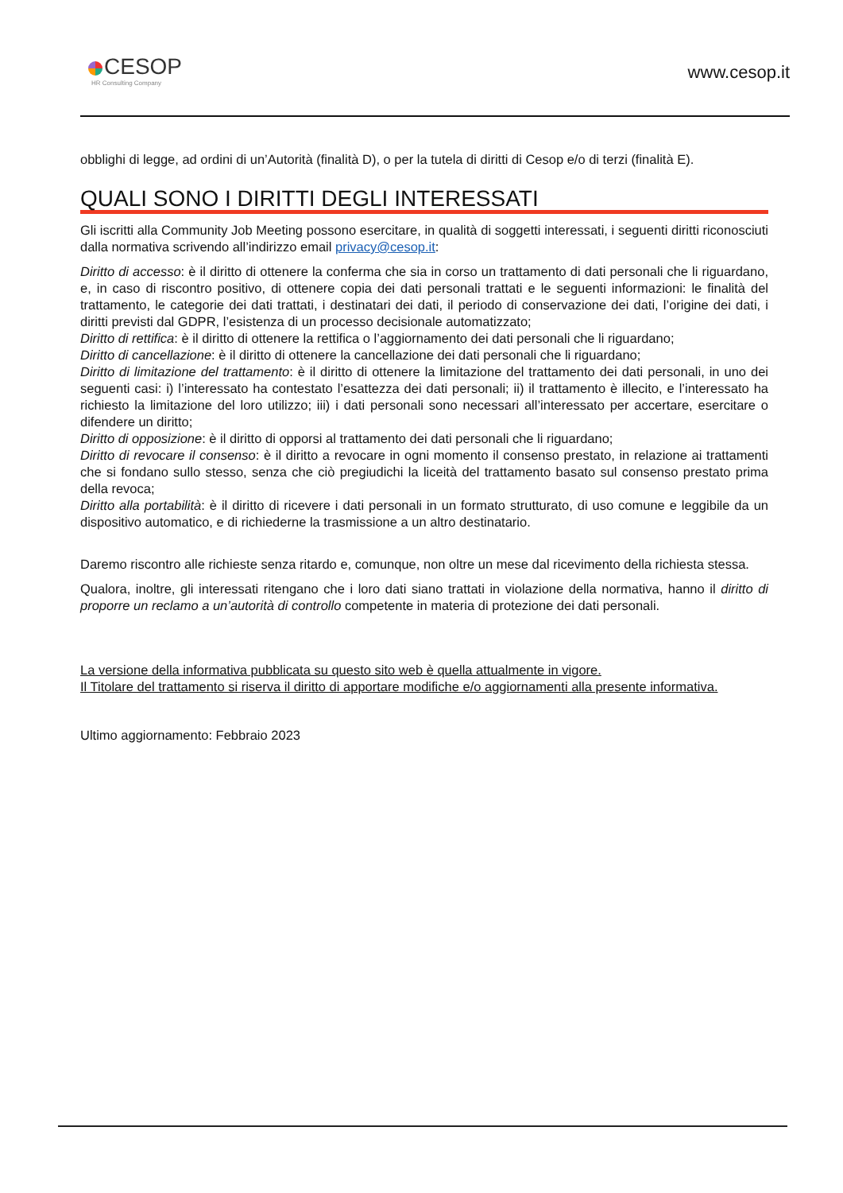CESOP
HR Consulting Company
www.cesop.it
obblighi di legge, ad ordini di un’Autorità (finalità D), o per la tutela di diritti di Cesop e/o di terzi (finalità E).
QUALI SONO I DIRITTI DEGLI INTERESSATI
Gli iscritti alla Community Job Meeting possono esercitare, in qualità di soggetti interessati, i seguenti diritti riconosciuti dalla normativa scrivendo all’indirizzo email privacy@cesop.it:
Diritto di accesso: è il diritto di ottenere la conferma che sia in corso un trattamento di dati personali che li riguardano, e, in caso di riscontro positivo, di ottenere copia dei dati personali trattati e le seguenti informazioni: le finalità del trattamento, le categorie dei dati trattati, i destinatari dei dati, il periodo di conservazione dei dati, l’origine dei dati, i diritti previsti dal GDPR, l’esistenza di un processo decisionale automatizzato;
Diritto di rettifica: è il diritto di ottenere la rettifica o l’aggiornamento dei dati personali che li riguardano;
Diritto di cancellazione: è il diritto di ottenere la cancellazione dei dati personali che li riguardano;
Diritto di limitazione del trattamento: è il diritto di ottenere la limitazione del trattamento dei dati personali, in uno dei seguenti casi: i) l’interessato ha contestato l’esattezza dei dati personali; ii) il trattamento è illecito, e l’interessato ha richiesto la limitazione del loro utilizzo; iii) i dati personali sono necessari all’interessato per accertare, esercitare o difendere un diritto;
Diritto di opposizione: è il diritto di opporsi al trattamento dei dati personali che li riguardano;
Diritto di revocare il consenso: è il diritto a revocare in ogni momento il consenso prestato, in relazione ai trattamenti che si fondano sullo stesso, senza che ciò pregiudichi la liceità del trattamento basato sul consenso prestato prima della revoca;
Diritto alla portabilità: è il diritto di ricevere i dati personali in un formato strutturato, di uso comune e leggibile da un dispositivo automatico, e di richiederne la trasmissione a un altro destinatario.
Daremo riscontro alle richieste senza ritardo e, comunque, non oltre un mese dal ricevimento della richiesta stessa.
Qualora, inoltre, gli interessati ritengano che i loro dati siano trattati in violazione della normativa, hanno il diritto di proporre un reclamo a un’autorità di controllo competente in materia di protezione dei dati personali.
La versione della informativa pubblicata su questo sito web è quella attualmente in vigore.
Il Titolare del trattamento si riserva il diritto di apportare modifiche e/o aggiornamenti alla presente informativa.
Ultimo aggiornamento: Febbraio 2023